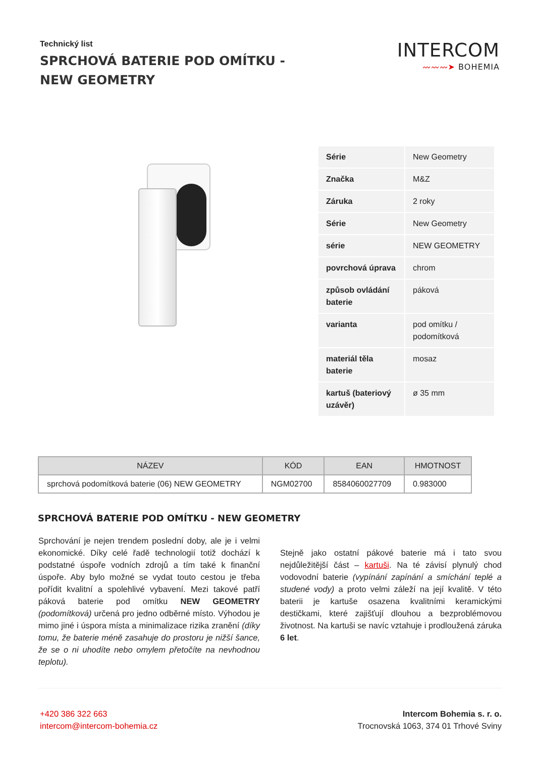Technický list
SPRCHOVÁ BATERIE POD OMÍTKU - NEW GEOMETRY
INTERCOM
〰〰〰➤ BOHEMIA
| Série | New Geometry |
| Značka | M&Z |
| Záruka | 2 roky |
| Série | New Geometry |
| série | NEW GEOMETRY |
| povrchová úprava | chrom |
| způsob ovládání baterie | páková |
| varianta | pod omítku / podomítková |
| materiál těla baterie | mosaz |
| kartuš (bateriový uzávěr) | ø 35 mm |
| NÁZEV | KÓD | EAN | HMOTNOST |
| --- | --- | --- | --- |
| sprchová podomítková baterie (06) NEW GEOMETRY | NGM02700 | 8584060027709 | 0.983000 |
SPRCHOVÁ BATERIE POD OMÍTKU - NEW GEOMETRY
Sprchování je nejen trendem poslední doby, ale je i velmi ekonomické. Díky celé řadě technologií totiž dochází k podstatné úspoře vodních zdrojů a tím také k finanční úspoře. Aby bylo možné se vydat touto cestou je třeba pořídit kvalitní a spolehlivé vybavení. Mezi takové patří páková baterie pod omítku NEW GEOMETRY (podomítková) určená pro jedno odběrné místo. Výhodou je mimo jiné i úspora místa a minimalizace rizika zranění (díky tomu, že baterie méně zasahuje do prostoru je nižší šance, že se o ni uhodíte nebo omylem přetočíte na nevhodnou teplotu).
Stejně jako ostatní pákové baterie má i tato svou nejdůležitější část – kartuši. Na té závisí plynulý chod vodovodní baterie (vypínání zapínání a smíchání teplé a studené vody) a proto velmi záleží na její kvalitě. V této baterii je kartuše osazena kvalitními keramickými destičkami, které zajišťují dlouhou a bezproblémovou životnost. Na kartuši se navíc vztahuje i prodloužená záruka 6 let.
+420 386 322 663
intercom@intercom-bohemia.cz
Intercom Bohemia s. r. o.
Trocnovská 1063, 374 01 Trhové Sviny